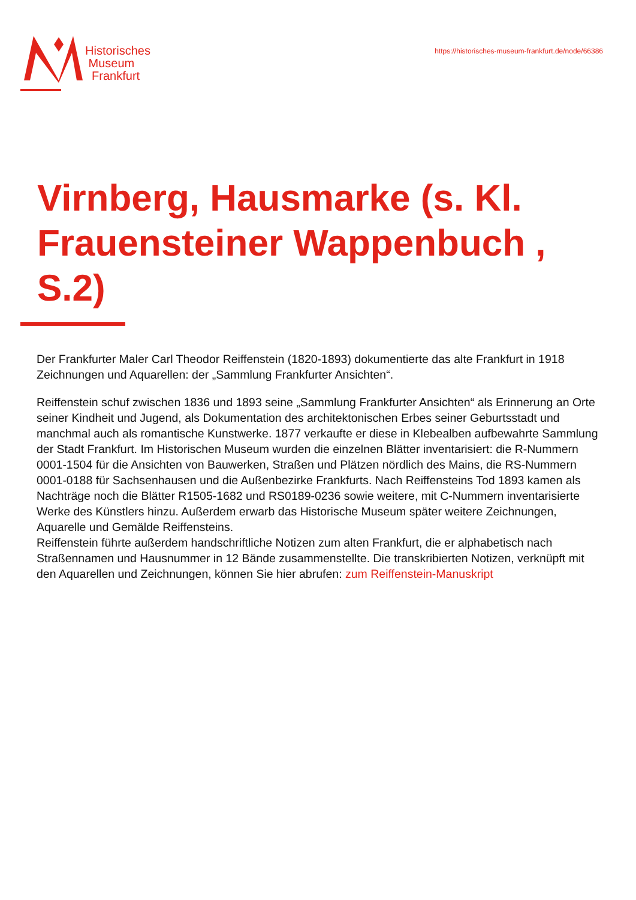Historisches
Museum
Frankfurt
https://historisches-museum-frankfurt.de/node/66386
Virnberg, Hausmarke (s. Kl. Frauensteiner Wappenbuch , S.2)
Der Frankfurter Maler Carl Theodor Reiffenstein (1820-1893) dokumentierte das alte Frankfurt in 1918 Zeichnungen und Aquarellen: der „Sammlung Frankfurter Ansichten“.
Reiffenstein schuf zwischen 1836 und 1893 seine „Sammlung Frankfurter Ansichten“ als Erinnerung an Orte seiner Kindheit und Jugend, als Dokumentation des architektonischen Erbes seiner Geburtsstadt und manchmal auch als romantische Kunstwerke. 1877 verkaufte er diese in Klebealben aufbewahrte Sammlung der Stadt Frankfurt. Im Historischen Museum wurden die einzelnen Blätter inventarisiert: die R-Nummern 0001-1504 für die Ansichten von Bauwerken, Straßen und Plätzen nördlich des Mains, die RS-Nummern 0001-0188 für Sachsenhausen und die Außenbezirke Frankfurts. Nach Reiffensteins Tod 1893 kamen als Nachträge noch die Blätter R1505-1682 und RS0189-0236 sowie weitere, mit C-Nummern inventarisierte Werke des Künstlers hinzu. Außerdem erwarb das Historische Museum später weitere Zeichnungen, Aquarelle und Gemälde Reiffensteins.
Reiffenstein führte außerdem handschriftliche Notizen zum alten Frankfurt, die er alphabetisch nach Straßennamen und Hausnummer in 12 Bände zusammenstellte. Die transkribierten Notizen, verknüpft mit den Aquarellen und Zeichnungen, können Sie hier abrufen: zum Reiffenstein-Manuskript